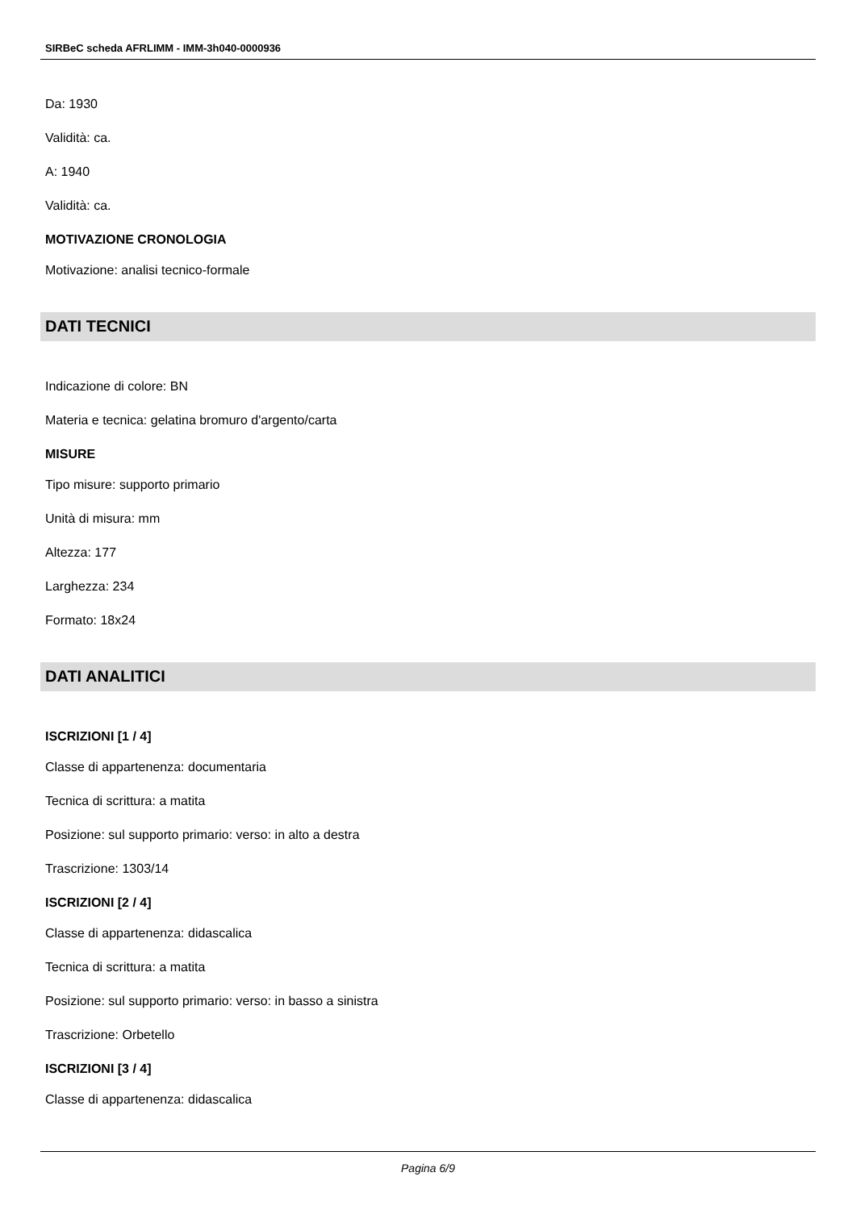SIRBeC scheda AFRLIMM - IMM-3h040-0000936
Da: 1930
Validità: ca.
A: 1940
Validità: ca.
MOTIVAZIONE CRONOLOGIA
Motivazione: analisi tecnico-formale
DATI TECNICI
Indicazione di colore: BN
Materia e tecnica: gelatina bromuro d'argento/carta
MISURE
Tipo misure: supporto primario
Unità di misura: mm
Altezza: 177
Larghezza: 234
Formato: 18x24
DATI ANALITICI
ISCRIZIONI [1 / 4]
Classe di appartenenza: documentaria
Tecnica di scrittura: a matita
Posizione: sul supporto primario: verso: in alto a destra
Trascrizione: 1303/14
ISCRIZIONI [2 / 4]
Classe di appartenenza: didascalica
Tecnica di scrittura: a matita
Posizione: sul supporto primario: verso: in basso a sinistra
Trascrizione: Orbetello
ISCRIZIONI [3 / 4]
Classe di appartenenza: didascalica
Pagina 6/9